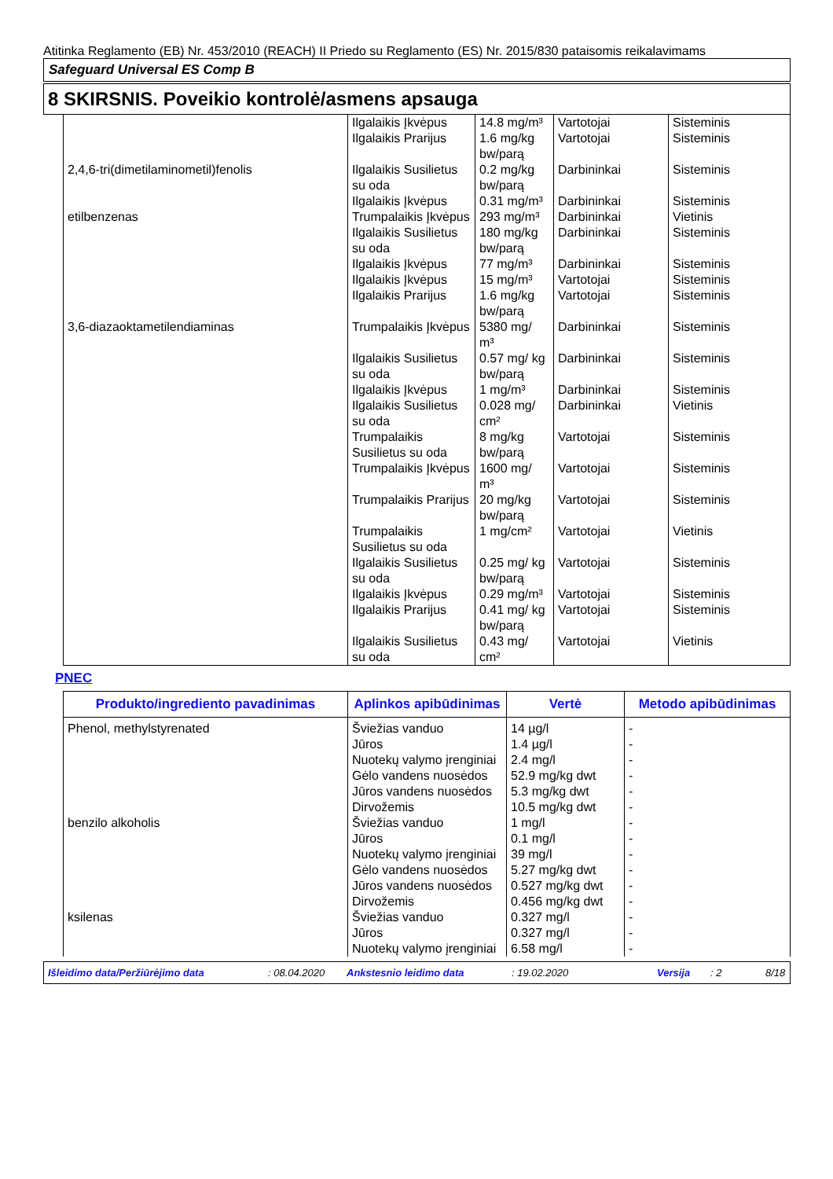Atitinka Reglamento (EB) Nr. 453/2010 (REACH) II Priedo su Reglamento (ES) Nr. 2015/830 pataisomis reikalavimams
Safeguard Universal ES Comp B
8 SKIRSNIS. Poveikio kontrolė/asmens apsauga
| | Ilgalaikis Įkvėpus | 14.8 mg/m³ | Vartotojai | Sisteminis |
| | Ilgalaikis Prarijus | 1.6 mg/kg bw/parą | Vartotojai | Sisteminis |
| 2,4,6-tri(dimetilaminometil)fenolis | Ilgalaikis Susilietus su oda | 0.2 mg/kg bw/parą | Darbininkai | Sisteminis |
| | Ilgalaikis Įkvėpus | 0.31 mg/m³ | Darbininkai | Sisteminis |
| etilbenzenas | Trumpalaikis Įkvėpus | 293 mg/m³ | Darbininkai | Vietinis |
| | Ilgalaikis Susilietus su oda | 180 mg/kg bw/parą | Darbininkai | Sisteminis |
| | Ilgalaikis Įkvėpus | 77 mg/m³ | Darbininkai | Sisteminis |
| | Ilgalaikis Įkvėpus | 15 mg/m³ | Vartotojai | Sisteminis |
| | Ilgalaikis Prarijus | 1.6 mg/kg bw/parą | Vartotojai | Sisteminis |
| 3,6-diazaoktametilendiaminas | Trumpalaikis Įkvėpus | 5380 mg/ m³ | Darbininkai | Sisteminis |
| | Ilgalaikis Susilietus su oda | 0.57 mg/ kg bw/parą | Darbininkai | Sisteminis |
| | Ilgalaikis Įkvėpus | 1 mg/m³ | Darbininkai | Sisteminis |
| | Ilgalaikis Susilietus su oda | 0.028 mg/ cm² | Darbininkai | Vietinis |
| | Trumpalaikis Susilietus su oda | 8 mg/kg bw/parą | Vartotojai | Sisteminis |
| | Trumpalaikis Įkvėpus | 1600 mg/ m³ | Vartotojai | Sisteminis |
| | Trumpalaikis Prarijus | 20 mg/kg bw/parą | Vartotojai | Sisteminis |
| | Trumpalaikis Susilietus su oda | 1 mg/cm² | Vartotojai | Vietinis |
| | Ilgalaikis Susilietus su oda | 0.25 mg/ kg bw/parą | Vartotojai | Sisteminis |
| | Ilgalaikis Įkvėpus | 0.29 mg/m³ | Vartotojai | Sisteminis |
| | Ilgalaikis Prarijus | 0.41 mg/ kg bw/parą | Vartotojai | Sisteminis |
| | Ilgalaikis Susilietus su oda | 0.43 mg/ cm² | Vartotojai | Vietinis |
PNEC
| Produkto/ingrediento pavadinimas | Aplinkos apibūdinimas | Vertė | Metodo apibūdinimas |
| --- | --- | --- | --- |
| Phenol, methylstyrenated | Šviežias vanduo | 14 µg/l | - |
| | Jūros | 1.4 µg/l | - |
| | Nuotekų valymo įrenginiai | 2.4 mg/l | - |
| | Gėlo vandens nuosėdos | 52.9 mg/kg dwt | - |
| | Jūros vandens nuosėdos | 5.3 mg/kg dwt | - |
| | Dirvožemis | 10.5 mg/kg dwt | - |
| benzilo alkoholis | Šviežias vanduo | 1 mg/l | - |
| | Jūros | 0.1 mg/l | - |
| | Nuotekų valymo įrenginiai | 39 mg/l | - |
| | Gėlo vandens nuosėdos | 5.27 mg/kg dwt | - |
| | Jūros vandens nuosėdos | 0.527 mg/kg dwt | - |
| | Dirvožemis | 0.456 mg/kg dwt | - |
| ksilenas | Šviežias vanduo | 0.327 mg/l | - |
| | Jūros | 0.327 mg/l | - |
| | Nuotekų valymo įrenginiai | 6.58 mg/l | - |
Išleidimo data/Peržiūrėjimo data : 08.04.2020 Ankstesnio leidimo data : 19.02.2020 Versija : 2 8/18